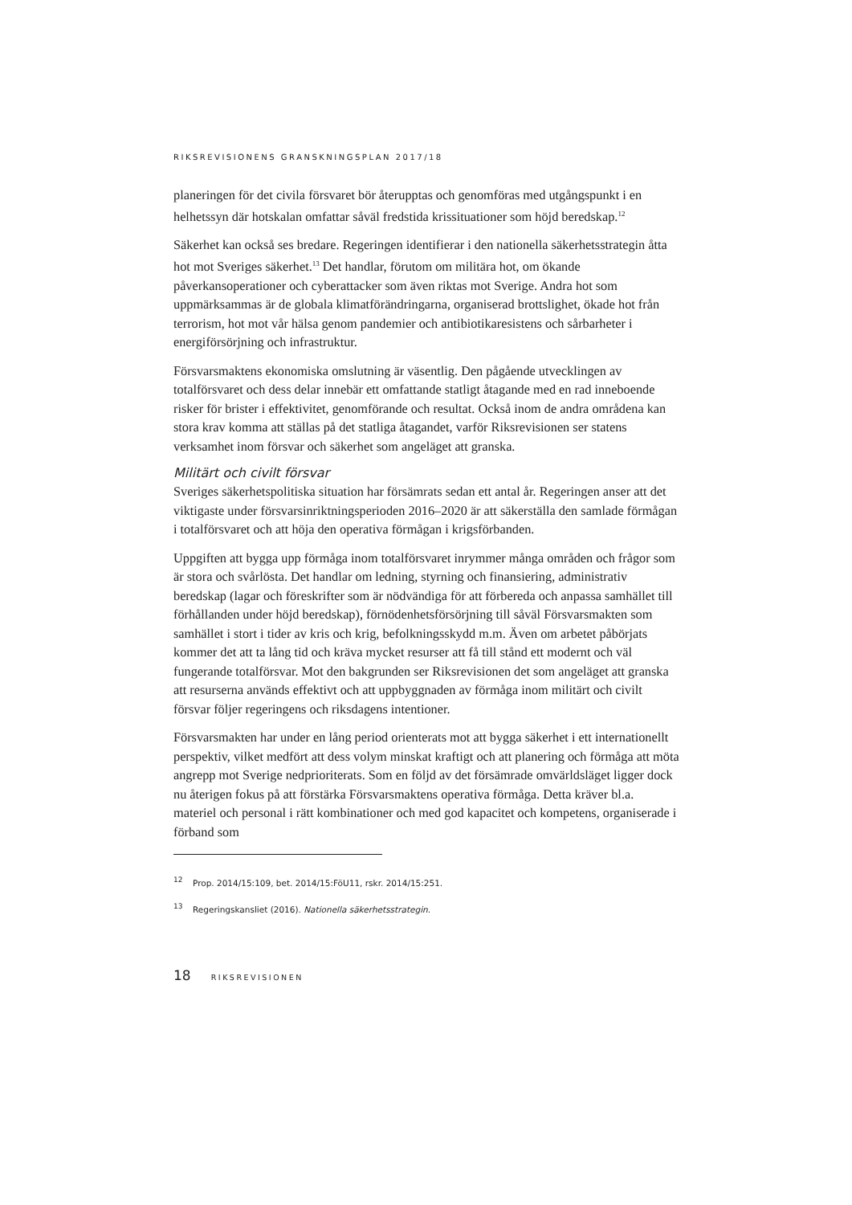RIKSREVISIONENS GRANSKNINGSPLAN 2017/18
planeringen för det civila försvaret bör återupptas och genomföras med utgångspunkt i en helhetssyn där hotskalan omfattar såväl fredstida krissituationer som höjd beredskap.<sup>12</sup>
Säkerhet kan också ses bredare. Regeringen identifierar i den nationella säkerhetsstrategin åtta hot mot Sveriges säkerhet.<sup>13</sup> Det handlar, förutom om militära hot, om ökande påverkansoperationer och cyberattacker som även riktas mot Sverige. Andra hot som uppmärksammas är de globala klimatförändringarna, organiserad brottslighet, ökade hot från terrorism, hot mot vår hälsa genom pandemier och antibiotikaresistens och sårbarheter i energiförsörjning och infrastruktur.
Försvarsmaktens ekonomiska omslutning är väsentlig. Den pågående utvecklingen av totalförsvaret och dess delar innebär ett omfattande statligt åtagande med en rad inneboende risker för brister i effektivitet, genomförande och resultat. Också inom de andra områdena kan stora krav komma att ställas på det statliga åtagandet, varför Riksrevisionen ser statens verksamhet inom försvar och säkerhet som angeläget att granska.
Militärt och civilt försvar
Sveriges säkerhetspolitiska situation har försämrats sedan ett antal år. Regeringen anser att det viktigaste under försvarsinriktningsperioden 2016–2020 är att säkerställa den samlade förmågan i totalförsvaret och att höja den operativa förmågan i krigsförbanden.
Uppgiften att bygga upp förmåga inom totalförsvaret inrymmer många områden och frågor som är stora och svårlösta. Det handlar om ledning, styrning och finansiering, administrativ beredskap (lagar och föreskrifter som är nödvändiga för att förbereda och anpassa samhället till förhållanden under höjd beredskap), förnödenhetsförsörjning till såväl Försvarsmakten som samhället i stort i tider av kris och krig, befolkningsskydd m.m. Även om arbetet påbörjats kommer det att ta lång tid och kräva mycket resurser att få till stånd ett modernt och väl fungerande totalförsvar. Mot den bakgrunden ser Riksrevisionen det som angeläget att granska att resurserna används effektivt och att uppbyggnaden av förmåga inom militärt och civilt försvar följer regeringens och riksdagens intentioner.
Försvarsmakten har under en lång period orienterats mot att bygga säkerhet i ett internationellt perspektiv, vilket medfört att dess volym minskat kraftigt och att planering och förmåga att möta angrepp mot Sverige nedprioriterats. Som en följd av det försämrade omvärldsläget ligger dock nu återigen fokus på att förstärka Försvarsmaktens operativa förmåga. Detta kräver bl.a. materiel och personal i rätt kombinationer och med god kapacitet och kompetens, organiserade i förband som
<sup>12</sup> Prop. 2014/15:109, bet. 2014/15:FöU11, rskr. 2014/15:251.
<sup>13</sup> Regeringskansliet (2016). Nationella säkerhetsstrategin.
18 RIKSREVISIONEN